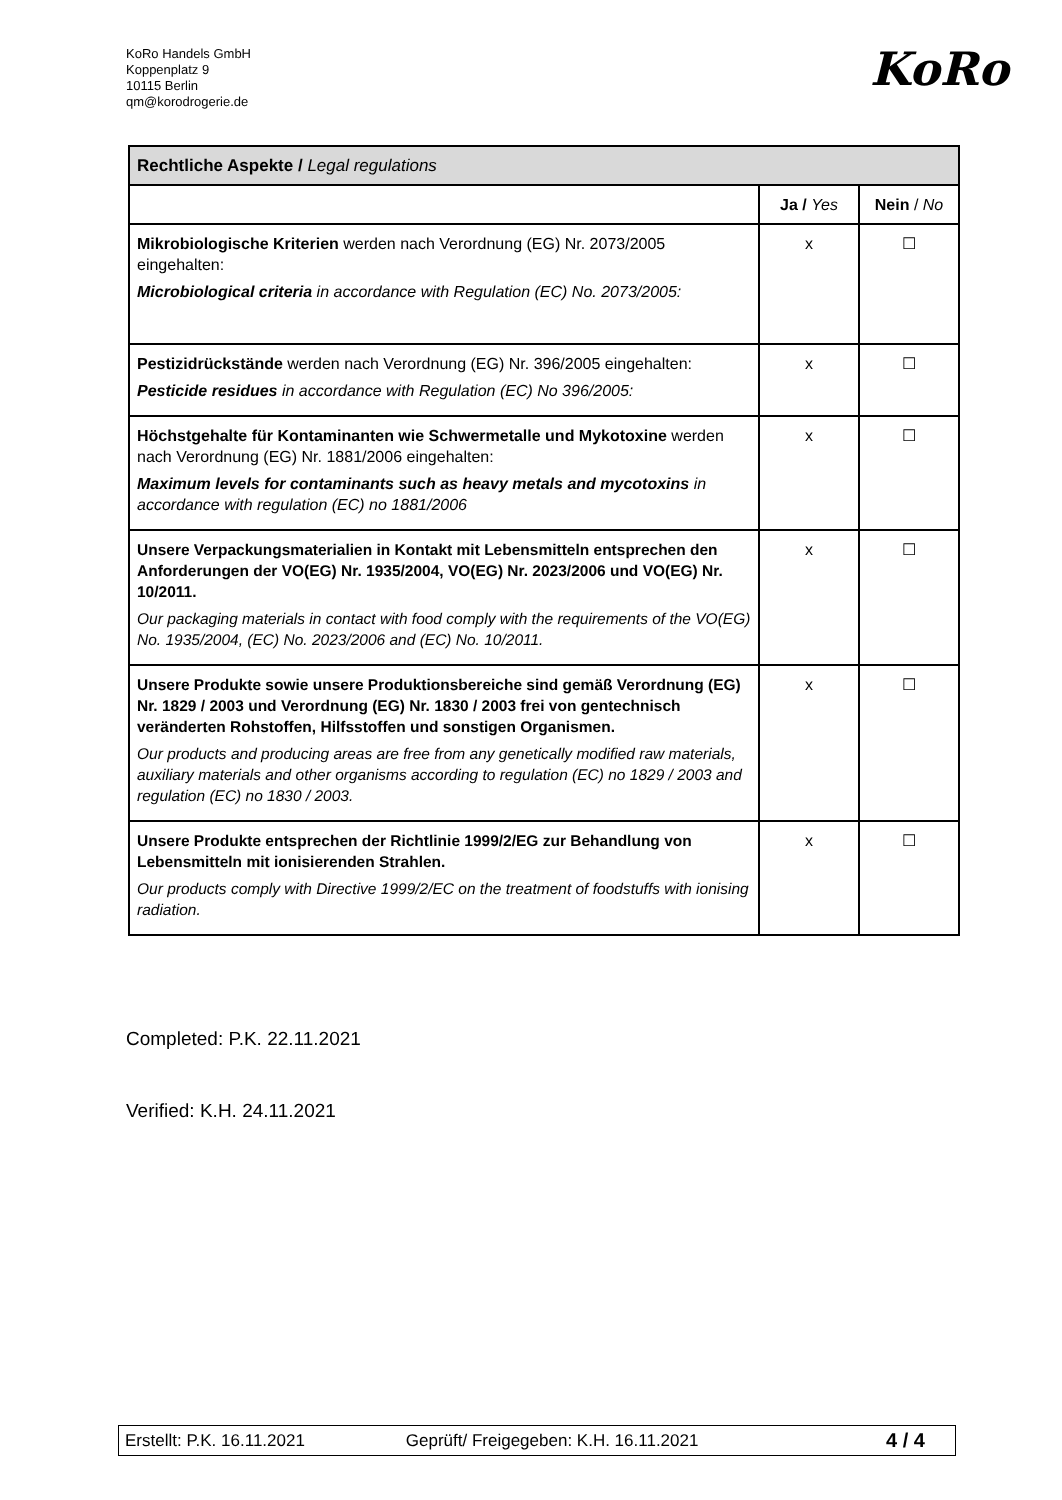KoRo Handels GmbH
Koppenplatz 9
10115 Berlin
qm@korodrogerie.de
KoRo
| Rechtliche Aspekte / Legal regulations | | |
| --- | --- | --- |
| | Ja / Yes | Nein / No |
| Mikrobiologische Kriterien werden nach Verordnung (EG) Nr. 2073/2005 eingehalten: Microbiological criteria in accordance with Regulation (EC) No. 2073/2005: | x | ☐ |
| Pestizidrückstände werden nach Verordnung (EG) Nr. 396/2005 eingehalten: Pesticide residues in accordance with Regulation (EC) No 396/2005: | x | ☐ |
| Höchstgehalte für Kontaminanten wie Schwermetalle und Mykotoxine werden nach Verordnung (EG) Nr. 1881/2006 eingehalten: Maximum levels for contaminants such as heavy metals and mycotoxins in accordance with regulation (EC) no 1881/2006 | x | ☐ |
| Unsere Verpackungsmaterialien in Kontakt mit Lebensmitteln entsprechen den Anforderungen der VO(EG) Nr. 1935/2004, VO(EG) Nr. 2023/2006 und VO(EG) Nr. 10/2011. Our packaging materials in contact with food comply with the requirements of the VO(EG) No. 1935/2004, (EC) No. 2023/2006 and (EC) No. 10/2011. | x | ☐ |
| Unsere Produkte sowie unsere Produktionsbereiche sind gemäß Verordnung (EG) Nr. 1829 / 2003 und Verordnung (EG) Nr. 1830 / 2003 frei von gentechnisch veränderten Rohstoffen, Hilfsstoffen und sonstigen Organismen. Our products and producing areas are free from any genetically modified raw materials, auxiliary materials and other organisms according to regulation (EC) no 1829 / 2003 and regulation (EC) no 1830 / 2003. | x | ☐ |
| Unsere Produkte entsprechen der Richtlinie 1999/2/EG zur Behandlung von Lebensmitteln mit ionisierenden Strahlen. Our products comply with Directive 1999/2/EC on the treatment of foodstuffs with ionising radiation. | x | ☐ |
Completed: P.K. 22.11.2021
Verified: K.H. 24.11.2021
| Erstellt: P.K. 16.11.2021 | Geprüft/ Freigegeben: K.H. 16.11.2021 | 4 / 4 |